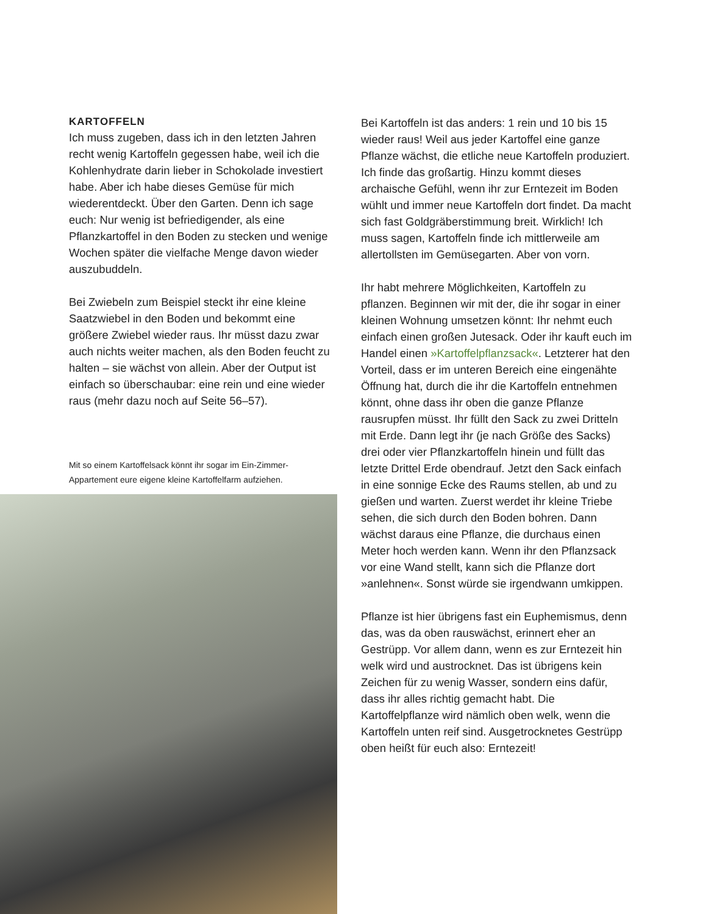KARTOFFELN
Ich muss zugeben, dass ich in den letzten Jahren recht wenig Kartoffeln gegessen habe, weil ich die Kohlenhydrate darin lieber in Schokolade investiert habe. Aber ich habe dieses Gemüse für mich wiederentdeckt. Über den Garten. Denn ich sage euch: Nur wenig ist befriedigender, als eine Pflanzkartoffel in den Boden zu stecken und wenige Wochen später die vielfache Menge davon wieder auszubuddeln.
Bei Zwiebeln zum Beispiel steckt ihr eine kleine Saatzwiebel in den Boden und bekommt eine größere Zwiebel wieder raus. Ihr müsst dazu zwar auch nichts weiter machen, als den Boden feucht zu halten – sie wächst von allein. Aber der Output ist einfach so überschaubar: eine rein und eine wieder raus (mehr dazu noch auf Seite 56–57).
Mit so einem Kartoffelsack könnt ihr sogar im Ein-Zimmer-Appartement eure eigene kleine Kartoffelfarm aufziehen.
Bei Kartoffeln ist das anders: 1 rein und 10 bis 15 wieder raus! Weil aus jeder Kartoffel eine ganze Pflanze wächst, die etliche neue Kartoffeln produziert. Ich finde das großartig. Hinzu kommt dieses archaische Gefühl, wenn ihr zur Erntezeit im Boden wühlt und immer neue Kartoffeln dort findet. Da macht sich fast Goldgräberstimmung breit. Wirklich! Ich muss sagen, Kartoffeln finde ich mittlerweile am allertollsten im Gemüsegarten. Aber von vorn.
Ihr habt mehrere Möglichkeiten, Kartoffeln zu pflanzen. Beginnen wir mit der, die ihr sogar in einer kleinen Wohnung umsetzen könnt: Ihr nehmt euch einfach einen großen Jutesack. Oder ihr kauft euch im Handel einen »Kartoffelpflanzsack«. Letzterer hat den Vorteil, dass er im unteren Bereich eine eingenähte Öffnung hat, durch die ihr die Kartoffeln entnehmen könnt, ohne dass ihr oben die ganze Pflanze rausrupfen müsst. Ihr füllt den Sack zu zwei Dritteln mit Erde. Dann legt ihr (je nach Größe des Sacks) drei oder vier Pflanzkartoffeln hinein und füllt das letzte Drittel Erde obendrauf. Jetzt den Sack einfach in eine sonnige Ecke des Raums stellen, ab und zu gießen und warten. Zuerst werdet ihr kleine Triebe sehen, die sich durch den Boden bohren. Dann wächst daraus eine Pflanze, die durchaus einen Meter hoch werden kann. Wenn ihr den Pflanzsack vor eine Wand stellt, kann sich die Pflanze dort »anlehnen«. Sonst würde sie irgendwann umkippen.
Pflanze ist hier übrigens fast ein Euphemismus, denn das, was da oben rauswächst, erinnert eher an Gestrüpp. Vor allem dann, wenn es zur Erntezeit hin welk wird und austrocknet. Das ist übrigens kein Zeichen für zu wenig Wasser, sondern eins dafür, dass ihr alles richtig gemacht habt. Die Kartoffelpflanze wird nämlich oben welk, wenn die Kartoffeln unten reif sind. Ausgetrocknetes Gestrüpp oben heißt für euch also: Erntezeit!